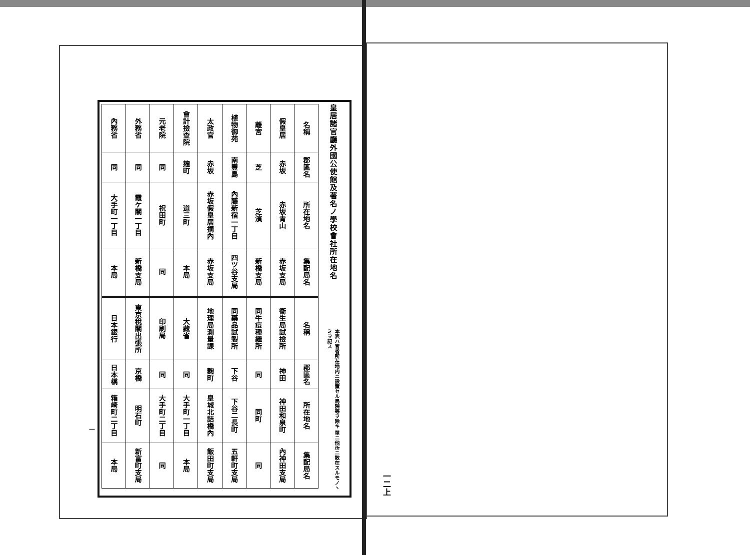皇居諸官廳外國公使館及著名ノ學校會社所在地名
本表ハ官省所在地内ニ設置セル局院等ヲ除キ 單ニ他所ニ散在スルモノヽミヲ記ス
| 名稱 | 郡區名 | 所在地名 | 集配局名 |
| --- | --- | --- | --- |
| 假皇居 | 赤坂 | 赤坂青山 | 赤坂支局 |
| 離宮 | 芝 | 芝濱 | 新橋支局 |
| 植物御苑 | 南豐島 | 內藤新宿一丁目 | 四ツ谷支局 |
| 太政官 | 赤坂 | 赤坂假皇居搆內 | 赤坂支局 |
| 會計撿查院 | 麹町 | 道三町 | 本局 |
| 元老院 | 同 | 祝田町 | 同 |
| 外務省 | 同 | 霞ケ關一丁目 | 新橋支局 |
| 內務省 | 同 | 大手町一丁目 | 本局 |
| 名稱 | 郡區名 | 所在地名 | 集配局名 |
| --- | --- | --- | --- |
| 衞生局試撿所 | 神田 | 神田和泉町 | 內神田支局 |
| 同牛痘種繼所 | 同 | 同町 | 同 |
| 同藥品試製所 | 下谷 | 下谷二長町 | 五軒町支局 |
| 地理局測量課 | 麹町 | 皇城北詰橋內 | 飯田町支局 |
| 大藏省 | 同 | 大手町一丁目 | 本局 |
| 印刷局 | 同 | 大手町二丁目 | 同 |
| 東京稅關出張所 | 京橋 | 明石町 | 新富町支局 |
| 日本銀行 | 日本橋 | 箱崎町二丁目 | 本局 |
一
一二上